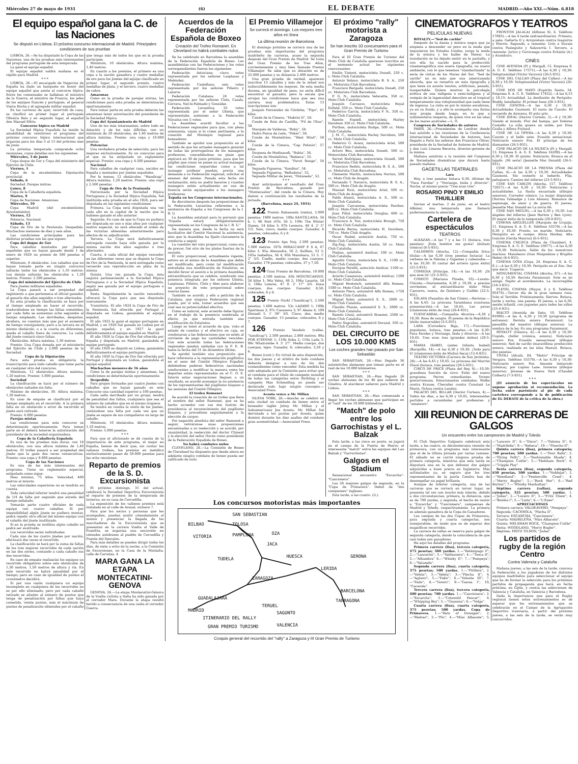Miércoles 27 de mayo de 1931 (6) EL DEBATE MADRID.—Año XXI.—Núm. 6.818
El equipo español gana la C. de las Naciones
Se disputó en Lisboa. El próximo concurso internacional de Madrid. Principales condiciones de sus pruebas
LISBOA, 26.—Se ha disputado la Copa de las Naciones, una de las pruebas más interesantes del programa portugués de esta temporada.
La ganó el equipo español.
El equipo español saldrá mañana en el rápido para Madrid.
* * *
LISBOA, 26.—El encargado de Negocios de España ha dado un banquete en honor del equipo español que asiste al concurso hípico. Entre los comensales se hallaban el ministro de la Guerra, el ministro de Francia, los jefes de los equipos francés y portugués, el general Vieira Rocha y el agregado militar español.
En las carreras de ayer, recorrido de caza, se clasificó en primer lugar el portugués Oliveira Reis y en segundo lugar, el español don Manuel Silvio.
Concurso hípico en Madrid
La Sociedad Hípica Española ha tenido la amabilidad de remitirnos el programa del próximo concurso hípico internacional que organiza para los días 3 al 13 del próximo mes de junio.
La próxima temporada comprende ocho reuniones, cuyos detalles son los siguientes:
Miércoles, 3 de junio
Copa duque de Gor y Copa del ministerio del Ejército de Chile.
Viernes, 5
Copa de la excelentísima Diputación provincial.
Sábado, 6
Sociedad. Parejas mixtas.
Lunes, 8
Copa de la Caballería española.
Martes, 9
Copa de Naciones. Amazonas.
Miércoles, 10
Copa Madrid (del excelentísimo Ayuntamiento).
Viernes, 12
Potencia. Nacional.
Sábado, 13
Copa de Oro de la Península. Despedida. Muchachos menores de diez y seis años.
Las condiciones principales para las distintas pruebas son las que siguen:
Copa del duque de Gor
Para caballos montados por jinetes españoles que no hayan ganado desde 1 de enero de 1929 un premio de 500 pesetas o superior.
Mínimum, 8 obstáculos. Los caballos que no hayan tomado parte en ningún concurso saltarán todos los obstáculos a 1,10 metros. Los demás saltarán los obstáculos a 1,20 metros. Premio: 2.500 pesetas.
Copa del ministerio del Ejército de Chile
Para jinetes militares españoles.
La Copa pasará a ser propiedad del regimiento a que pertenezca el oficial ganador, al ganarla dos años seguidos o tres alternados.
En esta prueba la clasificación se hace por el tiempo empleado en hacer el recorrido, traduciéndose en tiempo las faltas cometidas; por cada falta se aumentan ocho segundos al tiempo empleado. Las derribadas, despistes, etcétera, no cuentan más que por el aumento de tiempo consiguiente, pero a la tercera en el mismo obstáculo, o a la cuarta en diferentes, queda el caballo fuera de concurso. La caída del jinete contará cinco faltas.
Obstáculos. Altura máxima, 1,30 metros.
Premio: Una Copa donada por el ministerio del Ejército de Chile y 2.000 pesetas de la Sociedad.
Copa de la Diputación
Para esta prueba es obligatoria la transcripción para todo caballo que tome parte en cualquier otro del concurso.
Mínimum, 12 obstáculos. Altura máxima, 1,20 metros. Premio: 5.000 pesetas.
Sociedad
La clasificación se hará por el número de obstáculos saltados sin falta.
Máximo de obstáculos, 30. Altura máxima, 1,30 metros.
En caso de empate se clasificará por el tiempo empleado en el recorrido. A la primera falta en un obstáculo o error de recorrido el jinete será retirado.
Premio: 4.000 pesetas.
Parejas mixtas
Las condiciones para este concurso se determinarán oportunamente. Para tomar parte en él deberá tenerse la autorización del presidente de la sociedad organizadora.
Copa de la Caballería Española
Es una de las pruebas más duras, con 18 obstáculos; con una altura máxima de 1,40 metros. El trofeo pasará a ser propiedad del jinete que la gane dos veces consecutivas. Premio: una copa y 9.000 pesetas.
Copa de las Naciones
Es una de las más interesantes del programa. Tiene un reglamento especial, estipulado como sigue:
Peso mínimo, 75 kilos. Velocidad, 400 metros al minuto.
Las velocidades superiores no se tendrán en cuenta.
Toda velocidad inferior tendrá una penalidad de 1/4 de falta por segundo que exceda del tiempo señalado.
Tomarán parte cuatro oficiales de cada equipo con cuatro caballos. Si por imposibilidad algún jinete no pudiera montar, podrá repetir otro oficial del mismo equipo con el caballo del jinete inutilizado.
Si en la prueba se inutiliza algún caballo no podrá ser sustituído.
Los recorridos serán individuales.
Cada uno de los cuatro jinetes por nación, efectuará dos veces el recorrido.
La clasificación se hará por la suma de faltas de los tres mejores recorridos de cada nación en las dos series, contando a cada caballo sus dos recorridos.
En caso de empate realizarán los equipos un recorrido obligatorio sobre seis obstáculos de 1,30 metros, 1,50 metros de altura y ría. En este recorrido no habrá penalidad por el tiempo; pero en caso de igualdad de puntos el cronómetro decidirá.
Si por una razón cualquiera un equipo incompleto en cualquiera de los recorridos no es por ello eliminado, pero por cada caballo retirado se añaden al número de puntos que tenga de penalización por faltas que haya cometido, veinte puntos, más el máximum de puntos de penalización obtenidos por el caballo que tenga más de todos los que en la prueba participen.
Mínimum, 10 obstáculos. Altura máxima, 1,40 metros.
En cuanto a los premios, el primero es una copa a la nación ganadora y cuatro medallas de oro para los jinetes del equipo clasificado en primer lugar; el segundo premio, cuatro medallas de plata, y el tercero, cuatro medallas de cobre.
Amazonas
Como en la prueba de parejas mixtas, las condiciones para esta prueba se determinarán oportunamente.
Para tomar parte en esta prueba deberán las amazonas tener autorización del presidente de la Sociedad Hípica.
Copa del Ayuntamiento de Madrid
Uno de los más interesantes, sobre todo en dotación y de los más difíciles, con un mínimum de 20 obstáculos, de 1,40 metros de altura máxima. Premio: una copa y 10.000 pesetas.
Potencias
Una verdadera prueba de selección; para los mejores exclusivamente. Es un concurso para el que se ha estipulado un reglamento especial. Premio: una copa y 4.500 pesetas.
Nacional
Para caballos de cualquier raza, nacidos en España y montados por jinetes españoles.
Por lo menos, 12 obstáculos. "Handicap". Altura máxima, 1,20 metros. Premio: una copa y 2.500 pesetas.
Copa de Oro de la Península
Patrocinada por la Sociedad Hípica Portuguesa y la Sociedad Hípica Española, fué instituída esta prueba en el año 1924, para ser disputada en las siguientes condiciones:
Primera. La Copa será disputada una vez cada año en la capital de la nación que la hubiese ganado el año anterior.
Segunda. En caso de que la Copa no pudiera ser disputada en uno o más años por cualquier motivo especial, no será alterado el orden de las victorias obtenidas anteriormente para efectos de su adjudicación.
Tercera. La Copa será definitivamente entregada cuando haya sido ganada por la misma nación dos años seguidos o tres alternados.
Cuarta. A cada oficial del equipo vencedor en las diferentes veces que se dispute la Copa de Oro de la Península, le será entregada como recuerdo una reproducción en plata de la misma.
Quinta. Una vez ganada la Copa, ésta seguirá perteneciendo a la Sociedad Hípica Portuguesa o a la Sociedad Hípica Española, según sea ganada por el equipo portugués o español.
Sexta. Seguidamente la nación vencedora ofrecerá la Copa para que sea disputada nuevamente.
Transitoria. El año 1924 la Copa de Oro de la Península fué ofrecida por Portugal y disputada en Lisboa, ganándola el equipo español.
El año 1925 la ganó el equipo portugués en Madrid, y en 1926 fué ganada en Lisboa por el equipo español, y en 1927 la ganó definitivamente el equipo español en Madrid.
El año 1928 la Copa de Oro fué ofrecida por España y disputada en Madrid, ganándola el equipo portugués.
El año 1929 se disputó en Lisboa, ganándola definitivamente el equipo portugués.
El año 1930 la Copa de Oro fué ofrecida por Portugal y disputada en Lisboa, ganándola el equipo español.
Muchachos menores de 16 años
Como la de parejas mixtas y amazonas, las condiciones se determinarán oportunamente.
Despedida
Para grupos formados por cuatro jinetes con caballos que no hayan ganado en este Concurso una cantidad superior a 100 pesetas.
Cada salto derribado por un grupo, tendrá de penalidad dos faltas, cualquiera que sea el número de caballos que en el mismo tropiece.
Se tendrá en cuenta la unión de los jinetes, contándose una falta por cada vez que un jinete se separe de sus compañeros un largo de caballo.
Mínimum, 10 obstáculos. Altura máxima, 1,10 metros.
Premio: 5.000 pesetas.
* * *
Para que el aficionado se dé cuenta de la importancia de este programa, el mejor en España, hemos de decir que, sin contar los valiosos trofeos, los premios en metálico exclusivamente pasan de 50.000 pesetas para las ocho reuniones.
Reparto de premios de la S. D. Excursionista
El próximo domingo, 31 del actual, celebrará la Sociedad Deportiva Excursionista el reparto de premios de la temporada de invierno, en su casa de Cercedilla.
La exposición de los valiosos premios está instalada en al calle de Arenal, número 7.
Para que los socios y personas que les acompañen, puedan asistir cómodamente al mismo y presenciar la llegada de los marchadores de la Excursionista que se presentan en la carrera Vuelta al Valle de Fuenfría, se organiza una excursión en cómodos autobuses al pueblo de Cercedilla y Puente del Descalzo.
Para más detalles se pueden dirigir todos los días, de siete a ocho de la noche, a la Comisión de Excursiones, en la Casa de la Montaña, calle de Carretas, 4.
MARA GANA LA ETAPA MONTECATINI-GENOVA
GENOVA, 26.—La etapa Montecatini-Génova de la Vuelta ciclista a Italia ha sido ganada por el corredor Mara. Durante la etapa resultó herido a consecuencia de una caída el corredor Guerra.
Acuerdos de la Federación Española de Boxeo
Creación del Trofeo Romanet. En Cleveland no habrá combates nulos
Se ha celebrado en Barcelona la asamblea de la Federación Española de Boxeo. Los asambleístas con las Federaciones y los votos correspondientes fueron los siguientes:
Federación Asturiana: cinco votos representada por los señores Lasplasas y Meléndez.
Federación Castellana: seis votos representada por los señores Piñeiro y Latorre.
Federación Catalana: 24 votos representada por los señores Clols, Casals, Cervera, Nel-lo-Palmado y González.
Federación Levantina: 10 votos representada por el señor Ubieta, que representaba asimismo a la Federación Vizcaína con 5 votos.
La Asamblea acordó facultar a las Federaciones regionales para que, con plena autonomía, vayan si lo creen pertinente, a la creación del Montepío regional para boxeadores.
También se aprobó una proposición en el sentido de que los actuales managers gozarán de todas las prorrogativas de los managers profesores, concediéndose un plazo que expirará en 30 de junio próximo, para que los púgiles que crean no posee su actual manager las condiciones requeridas como a tal manager profesor puedan, previa una demanda a su Federación regional, solicitar el examen del mismo. Pasada esta fecha sin reclamación, ésta no podrá hacerse y cuantos managers estén actualmente en uso de licencia serán equiparados a los managers profesores.
España en los Congresos internacionales.
Se discutieron después las proposiciones de la Federación Levantina referentes a la asistencia de España a los Congresos de la I. B. U.
La Asamblea estatuyó para lo porvenir que "España estará obligatoriamente representada en los Congresos de la I. B. U."
De manera que, desde la fecha no será facultativo del Comité Nacional la asistencia, sino que la Asamblea ha fijado claramente la conducta a seguir.
La cuestión del voto proporcional, como era de prever, fué otro de los platos fuertes de la reunión.
El voto proporcional, actualmente vigente, estuvo en el ánimo de la Asamblea que debía ser modificado, pero como tal modificación entrañaba una modificación de Estatutos, se decidió llevar el asunto a la primera Asamblea extraordinaria que se celebre, nombrado una ponencia integrada por los señores Ubieta, Lasplasas, Piñeiro, Clols y Aleu para elaborar un proyecto de voto proporcional sobre nuevas bases.
También se acordó, y ello a petición de la Catalana, que ninguna Federación regional pueda, por sí sola, tomar acuerdos que sea cual sea su potencialidad efectiva.
Como es natural, este acuerdo debe figurar en el trabajo de la ponencia nombrada al efecto, ya que entraña también una modificación de Estatutos.
Luego se tomó el acuerdo de que, visto el estado de cuentas y el efectivo en caja, se condonaran a las federaciones que no estén al corriente de pago las cantidades vencidas. Con este acuerdo todas las federaciones regionales quedan saldadas con la F. E. B. hasta la fecha del 31 de diciembre último.
Se aprobó también una proposición que hace referencia a la representación pugilística en el seno del Comité Olímpico Español, debiéndose poderes federativos nacionales conducentes a modificar la manera como los deportes están representados en el C. O. E. Ínterin estas negociaciones lleguen a un resultado, se acordó aconsejar la no asistencia de los representantes del pugilismo hispano a las sesiones del Comité Olímpico.
El trofeo Romanet
Se acordó la creación de un trofeo que lleve el nombre del señor Ramonet, que se ha hecho acreedor con sus dos lustros de presidencia al reconocimiento del pugilismo hispano, y procediose seguidamente a la elección de cargos.
Por negación absoluta del señor Ramonet a seguir, retiráronse unas proposiciones encaminadas a su reelección y se acordó, por unanimidad, la reelección del doctor Climent y la elección del señor Durán como presidente de la Federación Española de Boxeo.
No habrá combates nulos
CLEVELAND, 26.—La Comisión de Boxeo de Cleveland ha dispuesto que desde ahora en adelante ningún combate de boxeo pueda ser calificado de nulo.
El Premio Villamejor
Se correrá el domingo. Los mejores tres años en línea
La última reunión de Barcelona
El domingo próximo se correrá una de las pruebas más importantes del programa madrileño de carreras, acaso la segunda después del Gran Premio de Madrid. Se trata del Gran Premio de los Tres Años, corrientemente y muy bien llamado Premio Villamejor. Se sabe que su dotación es de 25.000 pesetas y su distancia 2.400 metros.
Una gran prueba de verdad; aparecen inscritos 13 caballos y más de la mitad son indiscutiblemente los mejores. De esta media docena, en igualdad de peso, no sería difícil encontrar al ganador, pero la escala que arrojan las condiciones hace que sea una carrera muy problemática. Estas 13 inscripciones son:
Joaquín Fernández de Córdoba, "Pipo", 61 kilos.
Conde de la Cimera, "Makrisi II", 58.
Conde de Ruiz de Castilla, "Fil de l'Eau", 58.
Marqués de Valderas, "Roby", 58.
Pedro Ponce de León, "Poker", 58.
Conde de Montelirios, "West Wind", 58 kilos.
Conde de la Cimera, "Cap Polonio", 57 kilos.
Duquesa de Medinaceli, "Rubia", 56.
Conde de Montelirios, "Babieca", 55.
Conde de la Cimera, "Pavot Rouge", 54 kilos.
Yeguada Figueroa, "Sandino", 54.
Yeguada Figueroa, "Belladona", 52.
Yeguada Militar de Jerez, "Ontaneda", 52.
* * *
Ayer anticipamos el resultado del Gran Premio de Barcelona, ganado por "Montecasino", del conde de la Cimera. Hoy damos a continuación los resultados de la jornada.
(Barcelona, mayo 24, 1931)
122 Premio Rabassada (venta), 2.000 pesetas; 1900 metros. 109a SANTILLANA, 56 k. 1; 96 Font d'Or, 56 2; 109c The Winter Queen, 54 kilos 3; 97b Leonora, 48 4. 2' 3" 1/5. Seis, cinco, medio cuerpos. Ganador, 6 pesetas; colocados, 6 y 8.
123 Premio Apa Noy, 2.500 pesetas; 1.000 metros. 107b MIRALCAMP E S A, 47 kilos 1; 95a Alexandre, 56 2; Sailhon, 53 3; 105a Isabelina, 56 4; 95b Manobara, 51 5. 1' 2" 3/5. Cuello, medio cuerpo, dos cuerpos. Ganador, 179 pesetas; colocados, 37 y 7,50.
124 Gran Premio de Barcelona, 10.000 pesetas; 2.100 metros. 83b MONTECASINO, 56 kilos 1; 96a Veloz, 48 2; 106a Lasarte, 58 3; 108a Loterie, 47 0. 2' 17" 3/5. Doce cuerpos, dos cuerpos. Ganador, 8,50; colocados, 6 y 6.
125 Premio Ourkl ("handicap"), 2.500 pesetas; 1.600 metros. 53c LAZARO 1; 109b Sportman 2; 97c Casanova 3; 97 Alesia 4; 109 Disraeli 5. 1' 39" 3/5. Cinco, dos, medio cuerpos. Ganador, 13 pesetas; colocados, 8 y 7.
126 Premio Vendeix (vallas, "handicap"), 2.500 pesetas; 2.800 metros. 99a POR ETIENNE 1; 110b Soba 2; 110a Lada 3; 99c Whatcombe 4. 3' 27". Medio cuerpo, dos cuerpos, lejos. Ganador, 6; colocados, 5,50 y 6.
Boxeo (cont.): En virtud de esta disposición, los dos jueces y el árbitro de todo combate deberán designar a uno de los dos contendientes como vencedor. Esta medida ha sido adoptada por la Comisión para evitar que el combate para el título de campeón mundial de todas las categorías entre Stribling y el campeón Max Schmelling no pueda ser declarado nulo bajo ningún concepto.—Associated Press.
Acosta vence a Mc Millan
NUEVA YORK, 26.—Anoche se celebró en esta ciudad un combate de boxeo entre el boxeador inglés Johny Mc Millan y el italoamericano Joe Acosta. Mc Millan fué derrotado a los puntos por Acosta, quien dominó durante los diez asaltos del combate gran acometividad.—Associated Press.
El próximo "rally" motorista a Zaragoza
Se han inscrito 33 concursantes para el Gran Premio de Turismo
Para el III Gran Premio de Turismo del Moto Club de Cataluña aparecen inscritos en el momento actual los siguientes concursantes:
Emilio Tintoré, motocicleta Dunelt, 250 c. c. Moto Club Cataluña.
Antonio Solano, motocicleta B. S. A., 250 cc. Motorista Club Barcelona.
Francisco Bergadá, motocicleta Dunelt, 250 cc. Motorista Club Barcelona.
F. G. N., motocicleta Velocette, 350 cc. Moto Club Cataluña.
Joaquín Carrasco, motocicleta Royal Enfield, 350 cc. Moto Club Cataluña.
Federico García, motocicleta F. N., 350 cc. Moto Club Cataluña.
Ramón Espiell, motocicleta Harley Davidson 350 cc. Moto Club Cataluña.
Porthos, motocicleta Rudge, 500 cc. Moto Club Cataluña.
J. M. C., motocicleta Harley Davidson, 500 cc. Moto Club Cataluña.
Federico G. Araoz, motocicleta Ariel, 500 cc. Moto Club Cataluña.
Arturo Bou, motocicleta Dunelt, 500 cc. Motocicleta Club Barcelona.
Servet Rodríguez, motocicleta Dunelt, 500 cc. Motorista Club Barcelona.
Francisco Redón, motocicleta B. S. A., 500 cc. Motorista Club Barcelona.
Clemente Martín, motocicleta Norton, 500 cc. Moto Club de Aragón.
Fernando T. Navarro, motocicleta B. S. A., 500 cc. Moto Club de Aragón.
Manuel Ruiz, motocicleta Ariel, 500 cc. Moto Club de Aragón.
Pablo Atserá, motocicleta A. S., 500 cc. Moto Club Cataluña.
Joaquín Carcasona, motocicleta Panther, 600 cc. Moto Club Cataluña.
Juan Piñol, motocicleta Douglas, 600 cc. Moto Club Cataluña.
Francisco A. Yun, motocicleta Brough, 750 cc. Moto Club Cataluña.
Ricardo Berna, motocicleta H. Davidson, 750 cc. Moto Club Aragón.
Oscar Stabel, autociclo Austin, 750 cc. Moto Club Cataluña.
Zig-Zag, motocicleta Austin, 50 cc. Moto Club Cataluña.
Platino, automóvil Amilcar, 100 cc. Moto Club Cataluña.
Agustín Coma, motocicleta X. X., 1100 cc. Moto Club Cataluña.
Enrique Perelló, autociclo Amilcar, 1100 cc. Moto Club Cataluña.
Acisclo Casanovas, automóvil Amilcar, 1200 cc. Moto Club Cataluña.
Miguel Hostench, automóvil Alfa Romeo, 1500 cc. Moto Club Cataluña.
Antonio Piera, automóvil Alfa Romeo, 1750 cc. Moto Club Cataluña.
Miguel Soler, automóvil X. X., 2000 cc. Moto Club Cataluña.
Claudio Planás, automóvil X. X., 2000 cc. Moto Club Cataluña.
Ramón Llusá, automóvil Stoewer, 2500 cc. Moto Club Cataluña.
Pedro Sugrañes, automóvil Durand, 350 cc. Moto Club Cataluña.
DEL CIRCUITO DE LOS 10.000 KMS
Los coches grandes han pasado por San Sebastián
SAN SEBASTIAN, 26.—Han llegado 36 automóviles alemanes que toman parte en el raid de los 10.000 kilómetros.
* * *
SAN SEBASTIAN, 26.—Han llegado 26 coches alemanes de los 46 que salieron de Ginebra. Al atardecer salieron para Madrid y Lisboa.
* * *
SAN SEBASTIAN, 26.—Han comenzado a llegar los coches alemanes que participan en el "raid" de los 10.000 kilómetros.
"Match" de polo entre los Garrochistas y el L. Balzak
Esta tarde, a las cinco en punto, se jugará en el campo de la Puerta de Hierro el interesante "match" entre los equipos del Lau Balzak y "Garrochistas".
Galgos en el Stadium
Sensacional encuentro "Escarcha"-"Cancionera".
Los 28 mejores galgos de segunda, en la "Copa de Primavera". Debut de "dos campeones" ingleses.
Esta tarde, a las cuatro. (U.).
Los concursos motoristas más importantes
SAN SEBASTIAN
BILBAO
TOLOSA
VITORIA
PAMPLONA
OZA
JACA
HUESCA
GERONA
TUDELA
LERIDA
ZARAGOZA
BARCELONA
TARRAGONA
GUADALAJARA
MADRID
TERUEL
SAGUNTO
VALENCIA
ITINERARIO DEL RALLY
GRAN PREMIO TURISMO
Croquis general del recorrido del "rally" a Zaragoza y III Gran Premio de Turismo
CINEMATOGRAFOS Y TEATROS
PELICULAS NUEVAS
ROYALTY.—"Sed de cariño"
Después de la danza y música negra que ya empieza a descender un poco en la moda que impusieron los Estados Unidos, surge la moda de la música y los bailes de Hawai. La inundación se ha dejado sentir en la pantalla, y con ella ha nacido para la producción cinematográfica una nueva tipografía, un nuevo ambiente, con lo que tenemos "standartizada" la serie de cintas de los Mares del Sur. "Sed de cariño" no es más que una americanada absurda, que se resuelve en esta tipografía y que tiene un asunto insulso, artificioso, pesado, insoportable. Quiere mostrar la psicología erótica de una indígena o semi-indígena y al compás de la ingenuidad descubre en el tropical temperamento una voluptuosidad que nada tiene de ingenua. La cinta es por lo mismo escabrosa, ya en su fondo, y a ello le acompaña una forma muy propia desde luego, en lo que a indumentaria respecta, de quien vive en las islas de los mares australes.—L. O.
Congreso de Sociedades de autores
PARIS, 26.—Procedentes de Londres donde han asistido a las reuniones de la Conferencia internacional de Sociedades de Autores, han llegado a París los señores don Francisco Oliver, presidente de la Sociedad de Autores de Madrid, y don Luis Linares Becerra, director-gerente de la misma.
Mañana asistirán a la reunión del Congreso de Sociedades dramáticas que durará hasta pasado mañana.
GACETILLAS TEATRALES
Lara
Hoy, a tres pesetas butaca 6,30, últimas de "Paca Faroles" y "Noviazgo, boda y divorcio". Noche, al mismo precio "Tres eran tres".
ROSARIO PINO Y EMILIO THUILLIER
Inician el martes, 2 de junio, en el teatro Alkázar, una temporada que llamará poderosamente la atención.
Cartelera de espectáculos
TEATROS
ALKAZAR.—A las 7 y a las 11 (butaca, tres pesetas): ¡Este hombre me gusta! (éxitazo cómico) (8-5-931).
CALDERON (Atocha, 12).—Compañía lírica titular.—A las 6,30 (tres pesetas butaca): La verbena de la Paloma y Gigantes y cabezudos.—A las 10,30: El cantar del arriero (gran éxito) (22-5-931).
COMEDIA (Príncipe, 14).—A las 10,30: ¡Di que eres tú! (21-5-931).
COMICO (Mariana Pineda, 10).—Loreto-Chicote.—Diariamente, 6,30 y 10,30, a precios corrientes, el extraordinario éxito Miss Cascorro, nueva, de Quintero y Guillén (22-5-931).
ESLAVA (Pasadizo de San Ginés).—Revistas.—A las 6,45: La princesa Tarambana (suntuosa presentación).—A las 10,45: Las pavas (clamoroso éxito de risa) (26-4-931).
FUENCARRAL.—Compañía Alcoriza.—6,30 y 10,30: Rosa de sangre. El poema de la República (éxito inenarrable) (3-5-931).
LARA (Corredera Baja, 17).—Funciones populares, butaca, tres pesetas.—A las 6,30: Paca Faroles y Noviazgo, boda y divorcio.—A las 10,45: Tres eran tres (grandes éxitos) (20-5-931).
MARIA ISABEL (antes Infanta Isabel) (Barquillo, 14).—A las 6,30 y 10,30: ¡Todo para ti! (clamoroso éxito de Muñoz Seca) (12-4-931).
TEATRO VICTORIA (Carrera de San Jerónimo, 28).—A las 6,45 y 10,45: La princesa del Marrón Glacé (butaca, tres pesetas) (20-5-931).
CIRCO DE PRICE (Plaza del Rey, 8).—10,30: grandiosa función de circo. Éxito del nuevo programa. Perros comediantes. Torneo grecorromana. Emocionantes combates: Wolke contra Krause, Chevalier contra Constant Le Marin, Ochoa contra Landau.
PALACIO DEL BILLAR (Doctor Cortezo, 4).—Todos los días, a las 6,30 y 10,45, interesantes partidos a carambolas por profesores y "amateurs".
FRONTON JAI-ALAI (Alfonso XI, 6. Teléfono 17093).—A las 4 tarde (extraordinario). Primero, a pala: Gallarta II y Arrquistain contra Izaguirre y Elorrio. Segundo, a remonte: Ucín e Iturain contra Pasieguito y Salaverría I. Tercero, a remonte: Jurico y Guruceaga contra Echániz (A.) y Aramburu.
CINES
CINE AVENIDA (Pi y Margall, 15. Empresa S. A. G. E. Teléfono 17571).—A las 6,30 y 10,30: Voluptuosidad (Victor Varconi) (26-5-931).
CINE DEL CALLAO (Plaza del Callao).—A las 6,30 y 10,30: Voluptuosidad (Victor Varconi) (26-5-931).
CINE DOS DE MAYO (Espíritu Santo, 34. Empresa S. A. G. E. Teléfono 17452).—A las 6,15 y 10,15: Actualidad. La desilusión de Periquito. Buddy, batallador. El primer beso (28-3-931).
CINE GENOVA.—A las 6,30 y 10,30: Actualidades Gaumont. El susto de Canuto. El recuerdo de Azucena. El auto gris.
CINE IDEAL (Doctor Cortezo, 2).—6 y 10,30: Viendo el mundo. Flor del hampa, por Dolores Costello. La niña quiere un noble, por Dina Gralla y Alfons Fryland.
CINE DE LA OPERA.—A las 6,30 y 10,30: Canuto y el bello sexo. Evasión sensacional. Noticiario sonoro Fox. El príncipe de los diamantes (26-5-931).
CINE PALACIO DE LA MUSICA (Pi y Margall, 13. Empresa S. A. G. E. Teléfono 16209).—A las 6,30 y 10,30: El quinto. Noticiario. Bronca en el tejado. ¡Mi seria! (Jeanette Mac Donald) (26-5-931).
CINE PALACIO DE LA PRENSA (Plaza del Callao, 4).—A las 6,30 y 10,30: Actualidades Gaumont. Sin comerlo ni beberlo. Flip, peluquero. Camino del infierno (23-5-931).
CINE SAN CARLOS (Atocha, 157. Teléfono 72827).—A las 6,30 y 10,30: Noticiarios y actualidades. La flauta encantada (dibujos sonoros). Corredor cómico. La mujer disputada (Norma Talmadge y Luis Alonso). Romance de espionaje, de amor y de guerra. El jueves, Jeanette Mac Donald en La novia 66.
CINE SAN MIGUEL.—A las 6,30 y 10,30: Los ángeles del infierno (Jean Harlow y Ben Lyon). El mayor éxito de la temporada (29-4-931).
CINEMA ARGUELLES (Marqués de Urquijo, 11. Empresa S. A. G. E. Teléfono 33579).—A las 6,30 y 10,30: Pronto, un marido. Noticiario. Peniquito en el campo. Alicia Hockey. Alta traición (Gerda Maurus) (6-5-931).
CINEMA CHUECA (Plaza de Chamberí, 4. Empresa S. A. G. E. Teléfono 33077).—A las 6,30 y 10,30: Noticiario. Salón de los monstruos marinos. Manolesco (Ivan Mosjoukine y Brigitte Helm) (8-4-931).
CINEMA GOYA (Goya, 24. Empresa S. A. G. E.).—A las 6,30 y 10,30: Periquito en el Zoo. Dar que decir. Trapecio.
MONUMENTAL CINEMA (Atocha, 87).—A las 6,30 y 10,30: Revista Paramount. Este es mi amigo. Pepito el acordeonista. La incorregible (18-3-931).
PLEYEL CINEMA (Mayor, 6 y 8. Teléfono 95474).—Tercer día de la gran semana rusa. Iván el Terrible. Próximamente, Siervos. Butaca, tarde y noche, una peseta. El jueves, a las 6,30, sesión infantil, con juguetes para todos los niños (25-4-931).
RIALTO (Avenida de Dato, 10. Teléfono 91000).—A las 4, 6,30 y 10,30 (programa de estrenos): Revista sonora Paramount. La pesadilla del maestro (dibujos sonoros). La sombra de la ley. Es una programa Paramount.
ROYALTY (Génova, 6).—A las 6,30 y 10,30: Cupido, chófer (cómica, sonora). Noticiario sonoro Fox. Evasión sensacional (dibujos sonoros). Sed de cariño (maravillosa producción sonora, realizada en las islas Hawai). Butaca, dos pesetas.
TIVOLI (Alcalá, 84. "Metro" Príncipe de Vergara. Teléfono 55579).—A las 6,30 y 10,30: Noticiario sonoro Fox. Amante testarudo (cómica), por Lupino Lane. Invierno (dibujos sonoros). Jóvenes de Nueva York (Claudet Colbert) (7-3-931).
* * *
(El anuncio de los espectáculos no supone aprobación ni recomendación. La fecha entre paréntesis al pie de cada cartelera corresponde a la de publicación de EL DEBATE de la crítica de la obra.)
XIII REUNION DE CARRERAS DE GALGOS
Un encuentro entre los campeones de Madrid y Toledo
El Club Deportivo Galguero celebrará esta tarde, a las cuatro, su décimotercera reunión de primavera, con un programa más interesante que el de la última jornada por varias razones. El sábado no se corrió ninguna prueba de primera categoría, mientras que esta tarde se disputará una en la que debutan dos galgos adquiridos a buen precio en Inglaterra. Más aclimatados ya, es seguro que los tres representantes de la jauría Cendra han de desempeñar un papel brillante.
Aunque de inferior categoría, una de las carreras que se correrá en tercer lugar, se presenta tal vez con mucho más interés, debido a dos circunstancias; primera, la distancia, que es de 700 yardas, y segunda, el hecho de reunir a "Escarcha" y "Cancionera", campeones de Madrid y Toledo, respectivamente. La primera es además ganadora de la Copa de Ganadores.
Los campos de las dos Copas de Primavera, para segunda y cuarta categorías, son inmejorables, de modo que es de esperar dos magníficos recorridos.
La carrera de vallas se reserva para galgos de segunda categoría, dando la coincidencia de que casi todos son ganadores.
He aquí los detalles del programa:
Primera carrera (lisa), tercera categoría, 475 pesetas; 500 yardas. 1.—"Relámpago V"; 2.—"Lancerito"; 3.—"Valdeavero"; 4.—"Tosca II"; 5.—"Alhambra" 6.—"Whisky II"; 7.—"Pompeya"; 8.—"Satanela".
Segunda carrera (lisa), cuarta categoría, 375 pesetas; 500 yardas. 1.—"Pitillera"; 2.—"Veleta"; 3.—"Veleta"; 3.—"Flecha II"; 4.—"Agüero"; 5.—"Fakir"; 6.—"Volante III"; 7.—"Fado"; 8.—"Torero"; 9.—"Gaona I"; 10, "Cacerola".
Tercera carrera (lisa), tercera categoría, 400 pesetas; 700 yardas. 1.—"Cancionera"; 2.—"Escarcha"; 3.—"Cotswold Fencer"; 4.—"Whipping Boy"; 5.—"Guasona"; 6.—"Volga".
Cuarta carrera (lisa), cuarta categoría, 375 pesetas; 500 yardas. Copa de Primavera. 1.—"Hats of Dunogan"; 2.—"Rielves"; 3.—"Pío"; 4.—"Miss Albacete"; 5.—"Lancero II"; 6.—"Disco"; 7.—"Paloma II"; 8.—"Madrileña"; 9.—"Rebeca"; 10.—"Pinocho II".
Quinta carrera (lisa), primera categoría; 700 pesetas; 500 yardas. 1.—"Four Balls"; 2.—"Flying Folly"; 3.—"Fashionable Shade"; 4.—"Champion Cuttle"; 5.—"Melsham Rock"; 6.—"Tripple Play".
Sexta carrera (lisa), segunda categoría, 650 pesetas, 500 yardas. 1.—"Noblejas"; 2.—"Woodland"; 3.—"Pentonville Crest"; 4.—"Merry Bugler"; 5.—"Rock Her"; 6.—"Red Burton"; 7.—"Whisky Manhattan".
Séptima carrera (vallas), segunda categoría, 325 pesetas; 500 yardas. 1.—"Judas"; 2.—"Lucero II"; 3.—"Fritz Tilson"; 4.—"Bomba I"; 5.—"Lista"; 6.—"L'Eneo".
APRECIACIONES
Primera carrera: VALDEAVERO, "Pompeya".
Segunda: CACEROLA, "Flecha II".
Tercera: ESCARCHA, "Cancionera".
Cuarta: MADRILEÑA, "Miss Albacete".
Quinta: MELSHAM ROCK, "Champion Cuttle".
Sexta: WOODLAND, "Merry Bugler".
Séptima: FRITZ TILSON, "Judas".
Los partidos de rugby de la región Centro
Contra Valencia y Cataluña
Mañana jueves, a las seis de la tarde, convoca la Federación a los jugadores de los distintos equipos madrileños para seleccionar el equipo que ha de formar la selección para los próximos partidos de propaganda que hará, en fecha próxima, en Gijón, y contra las selecciones de Valencia y Cataluña, en Valencia y Barcelona.
Dada la importancia que para el Rugby regional tienen estos entrenamientos es de esperar que los entrenamientos que se celebrarán en el Campo de la Agrupación Deportivo tranviaria, a partir del próximo jueves, a las seis de la tarde, se verán muy concurridos.